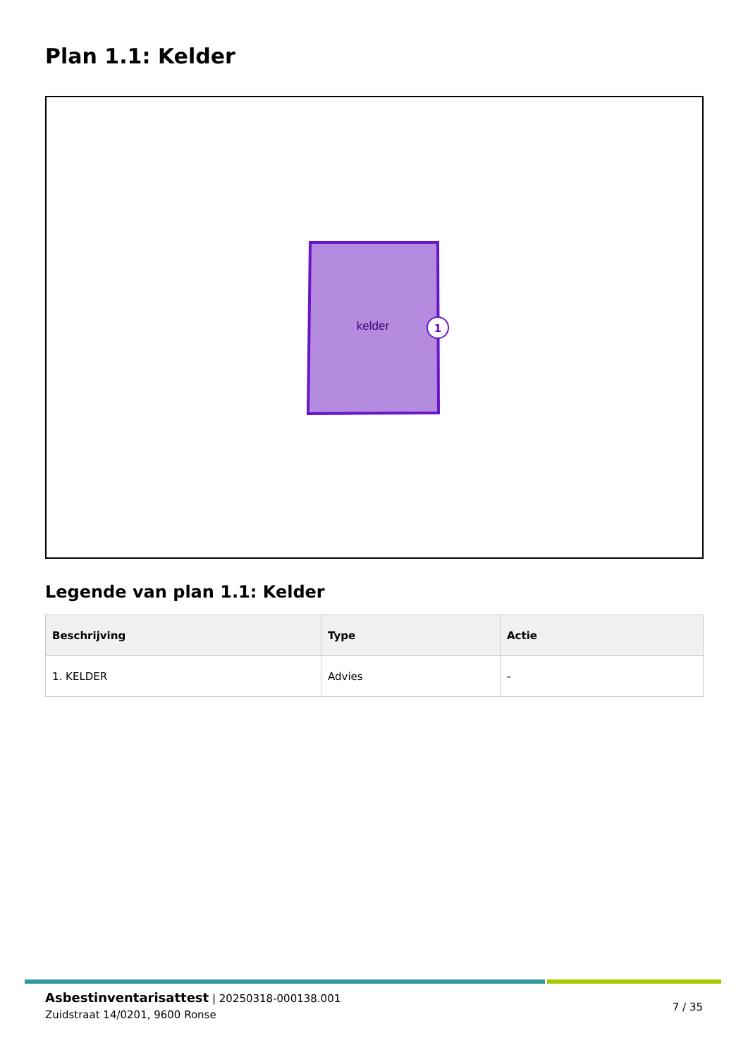Plan 1.1: Kelder
kelder
1
Legende van plan 1.1: Kelder
| Beschrijving | Type | Actie |
| --- | --- | --- |
| 1. KELDER | Advies | - |
Asbestinventarisattest | 20250318-000138.001
Zuidstraat 14/0201, 9600 Ronse
7 / 35